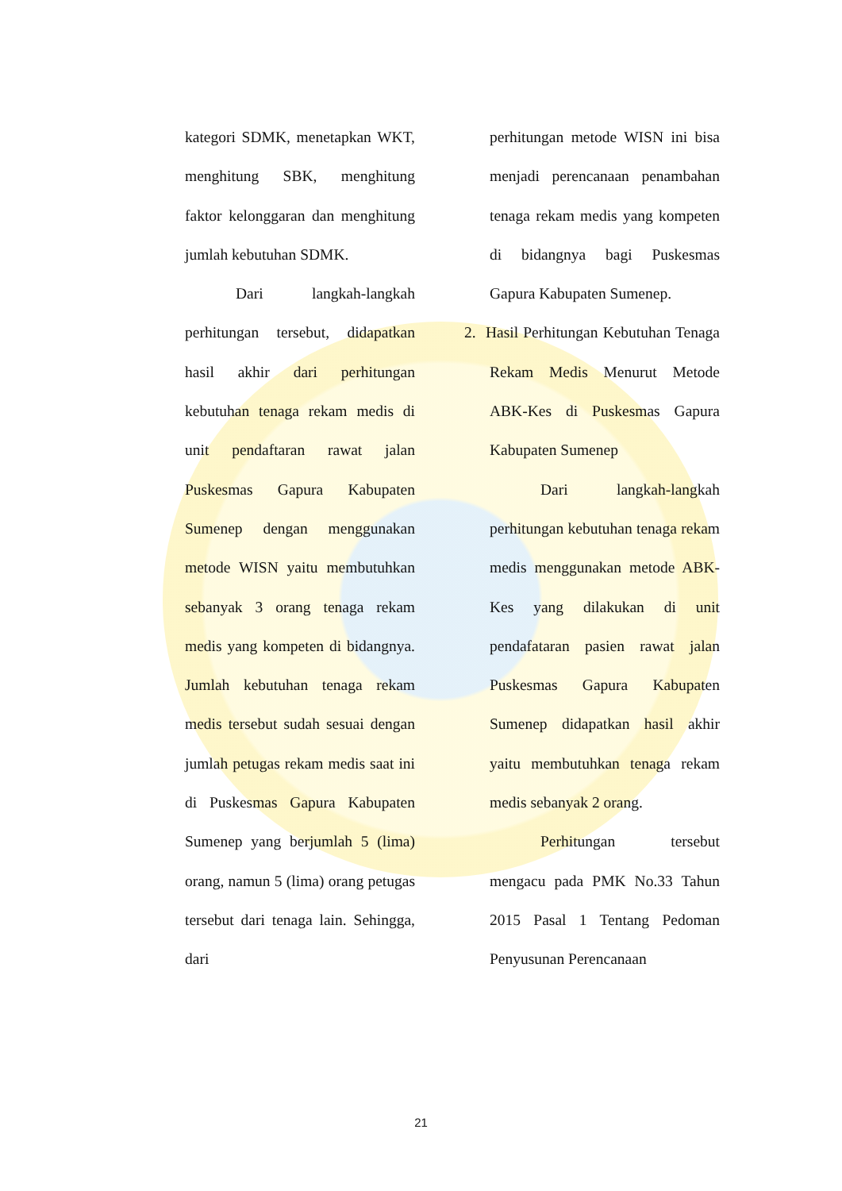kategori SDMK, menetapkan WKT, menghitung SBK, menghitung faktor kelonggaran dan menghitung jumlah kebutuhan SDMK.
Dari langkah-langkah perhitungan tersebut, didapatkan hasil akhir dari perhitungan kebutuhan tenaga rekam medis di unit pendaftaran rawat jalan Puskesmas Gapura Kabupaten Sumenep dengan menggunakan metode WISN yaitu membutuhkan sebanyak 3 orang tenaga rekam medis yang kompeten di bidangnya. Jumlah kebutuhan tenaga rekam medis tersebut sudah sesuai dengan jumlah petugas rekam medis saat ini di Puskesmas Gapura Kabupaten Sumenep yang berjumlah 5 (lima) orang, namun 5 (lima) orang petugas tersebut dari tenaga lain. Sehingga, dari
perhitungan metode WISN ini bisa menjadi perencanaan penambahan tenaga rekam medis yang kompeten di bidangnya bagi Puskesmas Gapura Kabupaten Sumenep.
2. Hasil Perhitungan Kebutuhan Tenaga Rekam Medis Menurut Metode ABK-Kes di Puskesmas Gapura Kabupaten Sumenep
Dari langkah-langkah perhitungan kebutuhan tenaga rekam medis menggunakan metode ABK-Kes yang dilakukan di unit pendafataran pasien rawat jalan Puskesmas Gapura Kabupaten Sumenep didapatkan hasil akhir yaitu membutuhkan tenaga rekam medis sebanyak 2 orang.
Perhitungan tersebut mengacu pada PMK No.33 Tahun 2015 Pasal 1 Tentang Pedoman Penyusunan Perencanaan
21